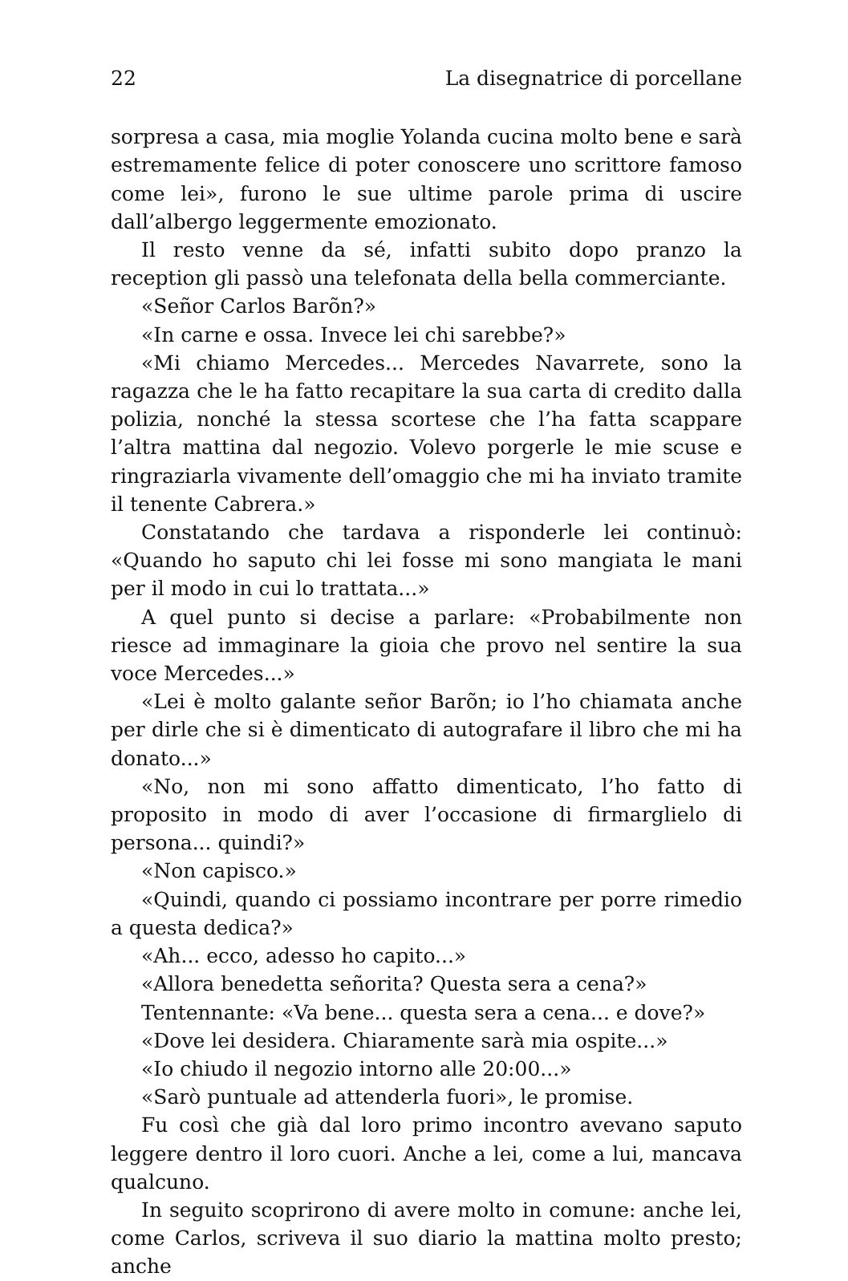22 La disegnatrice di porcellane
sorpresa a casa, mia moglie Yolanda cucina molto bene e sarà estremamente felice di poter conoscere uno scrittore famoso come lei», furono le sue ultime parole prima di uscire dall’albergo leggermente emozionato.
Il resto venne da sé, infatti subito dopo pranzo la reception gli passò una telefonata della bella commerciante.
«Señor Carlos Barõn?»
«In carne e ossa. Invece lei chi sarebbe?»
«Mi chiamo Mercedes... Mercedes Navarrete, sono la ragazza che le ha fatto recapitare la sua carta di credito dalla polizia, nonché la stessa scortese che l’ha fatta scappare l’altra mattina dal negozio. Volevo porgerle le mie scuse e ringraziarla vivamente dell’omaggio che mi ha inviato tramite il tenente Cabrera.»
Constatando che tardava a risponderle lei continuò: «Quando ho saputo chi lei fosse mi sono mangiata le mani per il modo in cui lo trattata...»
A quel punto si decise a parlare: «Probabilmente non riesce ad immaginare la gioia che provo nel sentire la sua voce Mercedes...»
«Lei è molto galante señor Barõn; io l’ho chiamata anche per dirle che si è dimenticato di autografare il libro che mi ha donato...»
«No, non mi sono affatto dimenticato, l’ho fatto di proposito in modo di aver l’occasione di firmarglielo di persona... quindi?»
«Non capisco.»
«Quindi, quando ci possiamo incontrare per porre rimedio a questa dedica?»
«Ah... ecco, adesso ho capito...»
«Allora benedetta señorita? Questa sera a cena?»
Tentennante: «Va bene... questa sera a cena... e dove?»
«Dove lei desidera. Chiaramente sarà mia ospite...»
«Io chiudo il negozio intorno alle 20:00...»
«Sarò puntuale ad attenderla fuori», le promise.
Fu così che già dal loro primo incontro avevano saputo leggere dentro il loro cuori. Anche a lei, come a lui, mancava qualcuno.
In seguito scoprirono di avere molto in comune: anche lei, come Carlos, scriveva il suo diario la mattina molto presto; anche